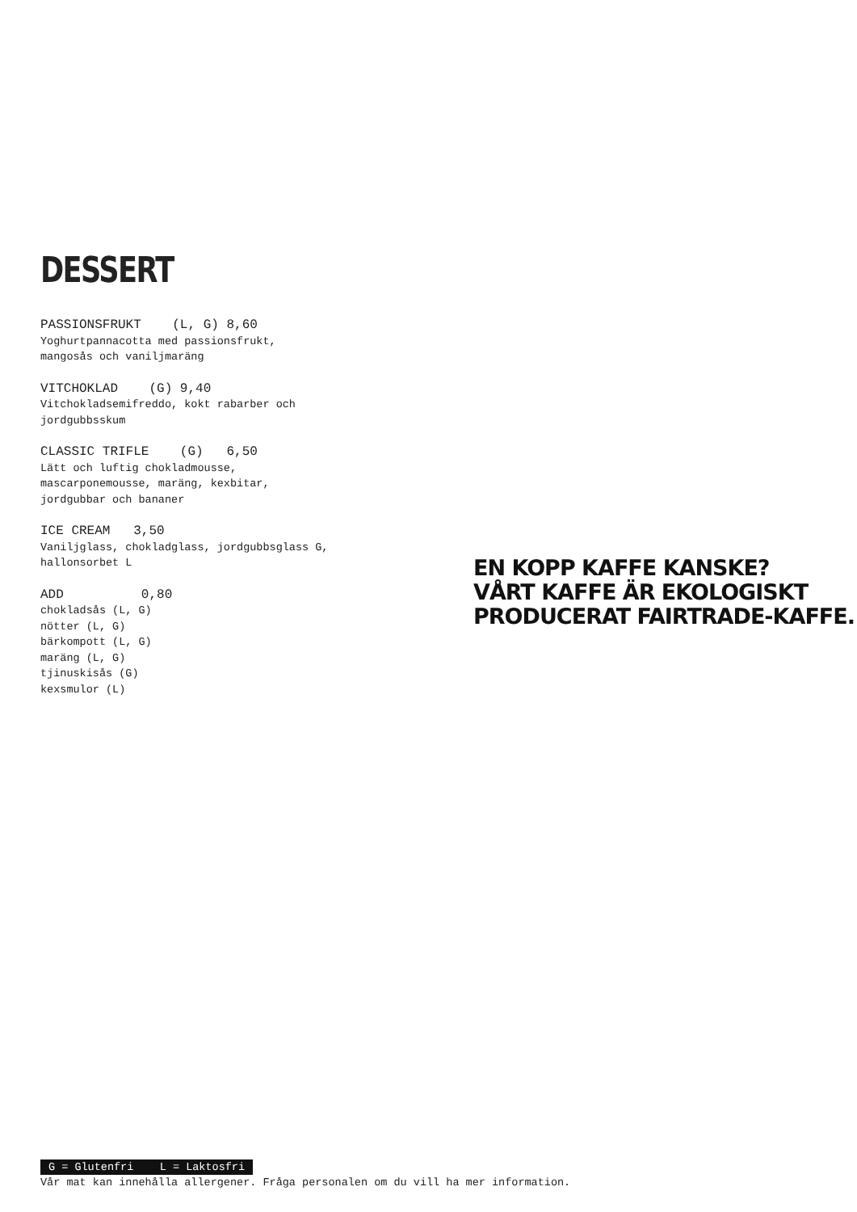DESSERT
PASSIONSFRUKT (L, G) 8,60
Yoghurtpannacotta med passionsfrukt,
mangosås och vaniljmaräng
VITCHOKLAD (G) 9,40
Vitchokladsemifreddo, kokt rabarber och
jordgubbsskum
CLASSIC TRIFLE (G) 6,50
Lätt och luftig chokladmousse,
mascarponemousse, maräng, kexbitar,
jordgubbar och bananer
ICE CREAM 3,50
Vaniljglass, chokladglass, jordgubbsglass G,
hallonsorbet L
ADD 0,80
chokladsås (L, G)
nötter (L, G)
bärkompott (L, G)
maräng (L, G)
tjinuskisås (G)
kexsmulor (L)
EN KOPP KAFFE KANSKE?
VÅRT KAFFE ÄR EKOLOGISKT
PRODUCERAT FAIRTRADE-KAFFE.
G = Glutenfri L = Laktosfri
Vår mat kan innehålla allergener. Fråga personalen om du vill ha mer information.